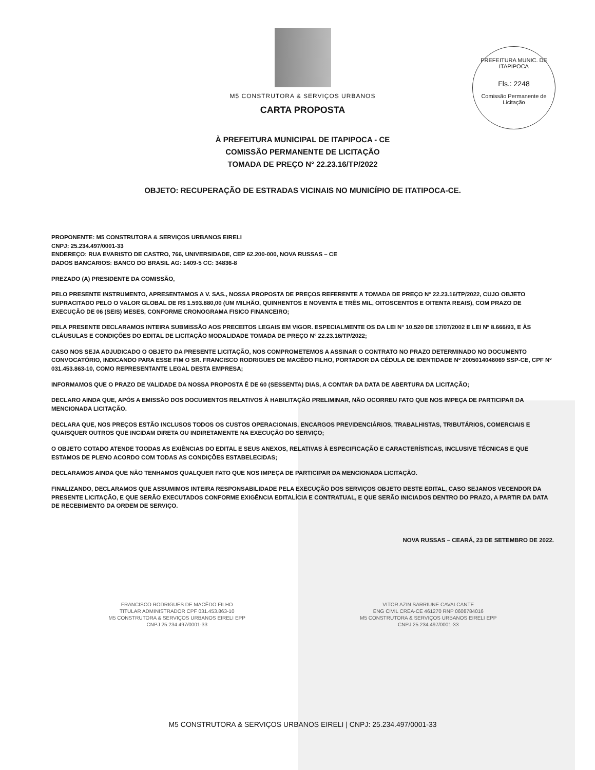PREFEITURA MUNIC. DE ITAPIPOCA
Fls.: 2248
Comissão Permanente de Licitação
M5 CONSTRUTORA & SERVIÇOS URBANOS
CARTA PROPOSTA
À PREFEITURA MUNICIPAL DE ITAPIPOCA - CE
COMISSÃO PERMANENTE DE LICITAÇÃO
TOMADA DE PREÇO N° 22.23.16/TP/2022
OBJETO: RECUPERAÇÃO DE ESTRADAS VICINAIS NO MUNICÍPIO DE ITATIPOCA-CE.
PROPONENTE: M5 CONSTRUTORA & SERVIÇOS URBANOS EIRELI
CNPJ: 25.234.497/0001-33
ENDEREÇO: RUA EVARISTO DE CASTRO, 766, UNIVERSIDADE, CEP 62.200-000, NOVA RUSSAS – CE
DADOS BANCARIOS: BANCO DO BRASIL AG: 1409-5 CC: 34836-8
PREZADO (A) PRESIDENTE DA COMISSÃO,
PELO PRESENTE INSTRUMENTO, APRESENTAMOS A V. SAS., NOSSA PROPOSTA DE PREÇOS REFERENTE A TOMADA DE PREÇO N° 22.23.16/TP/2022, CUJO OBJETO SUPRACITADO PELO O VALOR GLOBAL DE R$ 1.593.880,00 (UM MILHÃO, QUINHENTOS E NOVENTA E TRÊS MIL, OITOSCENTOS E OITENTA REAIS), COM PRAZO DE EXECUÇÃO DE 06 (SEIS) MESES, CONFORME CRONOGRAMA FISICO FINANCEIRO;
PELA PRESENTE DECLARAMOS INTEIRA SUBMISSÃO AOS PRECEITOS LEGAIS EM VIGOR. ESPECIALMENTE OS DA LEI N° 10.520 DE 17/07/2002 E LEI Nº 8.666/93, E ÀS CLÁUSULAS E CONDIÇÕES DO EDITAL DE LICITAÇÃO MODALIDADE TOMADA DE PREÇO N° 22.23.16/TP/2022;
CASO NOS SEJA ADJUDICADO O OBJETO DA PRESENTE LICITAÇÃO, NOS COMPROMETEMOS A ASSINAR O CONTRATO NO PRAZO DETERMINADO NO DOCUMENTO CONVOCATÓRIO, INDICANDO PARA ESSE FIM O SR. FRANCISCO RODRIGUES DE MACÊDO FILHO, PORTADOR DA CÉDULA DE IDENTIDADE Nº 2005014046069 SSP-CE, CPF Nº 031.453.863-10, COMO REPRESENTANTE LEGAL DESTA EMPRESA;
INFORMAMOS QUE O PRAZO DE VALIDADE DA NOSSA PROPOSTA É DE 60 (SESSENTA) DIAS, A CONTAR DA DATA DE ABERTURA DA LICITAÇÃO;
DECLARO AINDA QUE, APÓS A EMISSÃO DOS DOCUMENTOS RELATIVOS À HABILITAÇÃO PRELIMINAR, NÃO OCORREU FATO QUE NOS IMPEÇA DE PARTICIPAR DA MENCIONADA LICITAÇÃO.
DECLARA QUE, NOS PREÇOS ESTÃO INCLUSOS TODOS OS CUSTOS OPERACIONAIS, ENCARGOS PREVIDENCIÁRIOS, TRABALHISTAS, TRIBUTÁRIOS, COMERCIAIS E QUAISQUER OUTROS QUE INCIDAM DIRETA OU INDIRETAMENTE NA EXECUÇÃO DO SERVIÇO;
O OBJETO COTADO ATENDE TOODAS AS EXIÊNCIAS DO EDITAL E SEUS ANEXOS, RELATIVAS À ESPECIFICAÇÃO E CARACTERÍSTICAS, INCLUSIVE TÉCNICAS E QUE ESTAMOS DE PLENO ACORDO COM TODAS AS CONDIÇÕES ESTABELECIDAS;
DECLARAMOS AINDA QUE NÃO TENHAMOS QUALQUER FATO QUE NOS IMPEÇA DE PARTICIPAR DA MENCIONADA LICITAÇÃO.
FINALIZANDO, DECLARAMOS QUE ASSUMIMOS INTEIRA RESPONSABILIDADE PELA EXECUÇÃO DOS SERVIÇOS OBJETO DESTE EDITAL, CASO SEJAMOS VECENDOR DA PRESENTE LICITAÇÃO, E QUE SERÃO EXECUTADOS CONFORME EXIGÊNCIA EDITALÍCIA E CONTRATUAL, E QUE SERÃO INICIADOS DENTRO DO PRAZO, A PARTIR DA DATA DE RECEBIMENTO DA ORDEM DE SERVIÇO.
NOVA RUSSAS – CEARÁ, 23 DE SETEMBRO DE 2022.
FRANCISCO RODRIGUES DE MACÊDO FILHO
TITULAR ADMINISTRADOR CPF 031.453.863-10
M5 CONSTRUTORA & SERVIÇOS URBANOS EIRELI EPP
CNPJ 25.234.497/0001-33
VITOR AZIN SARRIUNE CAVALCANTE
ENG CIVIL CREA-CE 461270 RNP 0608784016
M5 CONSTRUTORA & SERVIÇOS URBANOS EIRELI EPP
CNPJ 25.234.497/0001-33
M5 CONSTRUTORA & SERVIÇOS URBANOS EIRELI | CNPJ: 25.234.497/0001-33